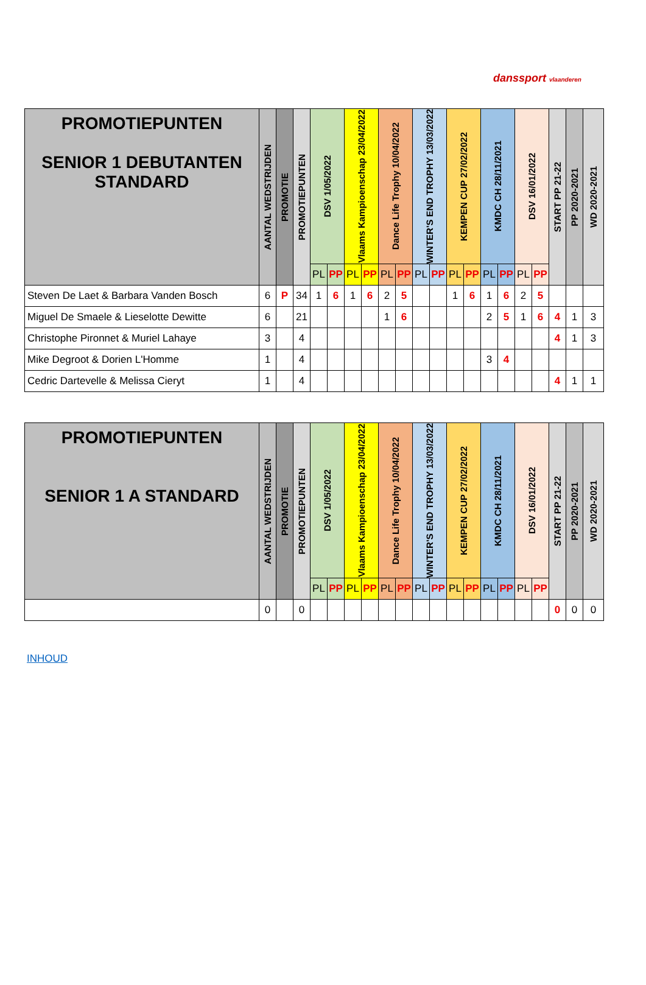danssport vlaanderen
| PROMOTIEPUNTEN SENIOR 1 DEBUTANTEN STANDARD | AANTAL WEDSTRIJDEN | PROMOTIE | PROMOTIEPUNTEN | DSV 1/05/2022 | | Vlaams Kampioenschap 23/04/2022 | | Dance Life Trophy 10/04/2022 | | WINTER'S END TROPHY 13/03/2022 | | KEMPEN CUP 27/02/2022 | | KMDC CH 28/11/2021 | | DSV 16/01/2022 | | START PP 21-22 | PP 2020-2021 | WD 2020-2021 |
| --- | --- | --- | --- | --- | --- | --- | --- | --- | --- | --- | --- | --- | --- | --- | --- | --- | --- | --- | --- | --- |
| | | | | PL | PP | PL | PP | PL | PP | PL | PP | PL | PP | PL | PP | PL | PP | | | |
| Steven De Laet & Barbara Vanden Bosch | 6 | P | 34 | 1 | 6 | 1 | 6 | 2 | 5 | | | 1 | 6 | 1 | 6 | 2 | 5 | | | |
| Miguel De Smaele & Lieselotte Dewitte | 6 | | 21 | | | | | 1 | 6 | | | | | 2 | 5 | 1 | 6 | 4 | 1 | 3 |
| Christophe Pironnet & Muriel Lahaye | 3 | | 4 | | | | | | | | | | | | | | | 4 | 1 | 3 |
| Mike Degroot & Dorien L'Homme | 1 | | 4 | | | | | | | | | | | 3 | 4 | | | | | |
| Cedric Dartevelle & Melissa Cieryt | 1 | | 4 | | | | | | | | | | | | | | | 4 | 1 | 1 |
| PROMOTIEPUNTEN SENIOR 1 A STANDARD | AANTAL WEDSTRIJDEN | PROMOTIE | PROMOTIEPUNTEN | DSV 1/05/2022 | | Vlaams Kampioenschap 23/04/2022 | | Dance Life Trophy 10/04/2022 | | WINTER'S END TROPHY 13/03/2022 | | KEMPEN CUP 27/02/2022 | | KMDC CH 28/11/2021 | | DSV 16/01/2022 | | START PP 21-22 | PP 2020-2021 | WD 2020-2021 |
| --- | --- | --- | --- | --- | --- | --- | --- | --- | --- | --- | --- | --- | --- | --- | --- | --- | --- | --- | --- | --- |
| | | | | PL | PP | PL | PP | PL | PP | PL | PP | PL | PP | PL | PP | PL | PP | | | |
| | 0 | | 0 | | | | | | | | | | | | | | | 0 | 0 | 0 |
INHOUD